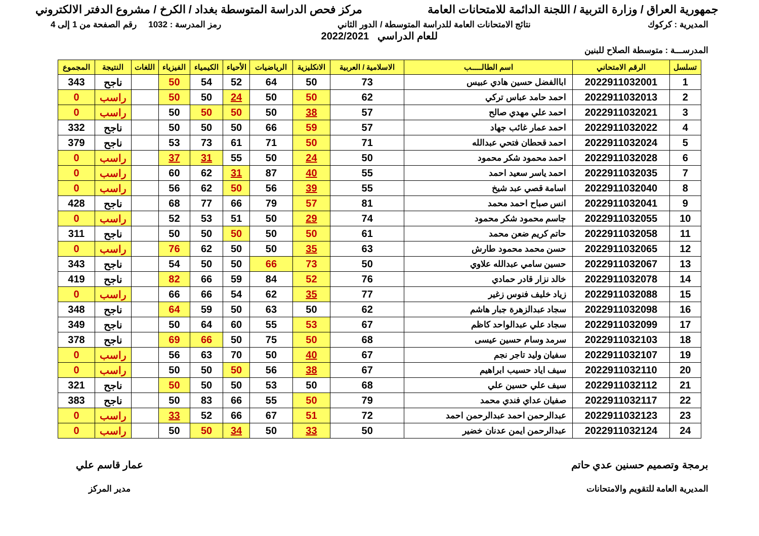جمهورية العراق / وزارة التربية / اللجنة الدائمة للامتحانات العامة
مركز فحص الدراسة المتوسطة بغداد / الكرخ / مشروع الدفتر الالكتروني
المديرية : كركوك نتائج الامتحانات العامة للدراسة المتوسطة / الدور الثاني
رمز المدرسة : 1032 رقم الصفحة من 1 إلى 4
للعام الدراسي 2022/2021
المدرســـة : متوسطة الصلاح للبنين
| تسلسل | الرقم الامتحاني | اسم الطالـــــب | الاسلامية / العربية | الانكليزية | الرياضيات | الأحياء | الكيمياء | الفيزياء | اللغات | النتيجة | المجموع |
| --- | --- | --- | --- | --- | --- | --- | --- | --- | --- | --- | --- |
| 1 | 2022911032001 | اباالفضل حسين هادي عبيس | 73 | 50 | 64 | 52 | 54 | 50 | | ناجح | 343 |
| 2 | 2022911032013 | احمد حامد عباس تركي | 62 | 50 | 50 | 24 | 50 | 50 | | راسب | 0 |
| 3 | 2022911032021 | احمد علي مهدي صالح | 57 | 38 | 50 | 50 | 50 | 50 | | راسب | 0 |
| 4 | 2022911032022 | احمد عمار غائب جهاد | 57 | 59 | 66 | 50 | 50 | 50 | | ناجح | 332 |
| 5 | 2022911032024 | احمد قحطان فتحي عبدالله | 71 | 50 | 71 | 61 | 73 | 53 | | ناجح | 379 |
| 6 | 2022911032028 | احمد محمود شكر محمود | 50 | 24 | 50 | 55 | 31 | 37 | | راسب | 0 |
| 7 | 2022911032035 | احمد ياسر سعيد احمد | 55 | 40 | 87 | 31 | 62 | 60 | | راسب | 0 |
| 8 | 2022911032040 | اسامة قصي عبد شيخ | 55 | 39 | 56 | 50 | 62 | 56 | | راسب | 0 |
| 9 | 2022911032041 | انس صباح احمد محمد | 81 | 57 | 79 | 66 | 77 | 68 | | ناجح | 428 |
| 10 | 2022911032055 | جاسم محمود شكر محمود | 74 | 29 | 50 | 51 | 53 | 52 | | راسب | 0 |
| 11 | 2022911032058 | حاتم كريم ضعن محمد | 61 | 50 | 50 | 50 | 50 | 50 | | ناجح | 311 |
| 12 | 2022911032065 | حسن محمد محمود طارش | 63 | 35 | 50 | 50 | 62 | 76 | | راسب | 0 |
| 13 | 2022911032067 | حسين سامي عبدالله علاوي | 50 | 73 | 66 | 50 | 50 | 54 | | ناجح | 343 |
| 14 | 2022911032078 | خالد نزار قادر حمادي | 76 | 52 | 84 | 59 | 66 | 82 | | ناجح | 419 |
| 15 | 2022911032088 | زياد خليف فنوس زغير | 77 | 35 | 62 | 54 | 66 | 66 | | راسب | 0 |
| 16 | 2022911032098 | سجاد عبدالزهرة جبار هاشم | 62 | 50 | 63 | 50 | 59 | 64 | | ناجح | 348 |
| 17 | 2022911032099 | سجاد علي عبدالواحد كاظم | 67 | 53 | 55 | 60 | 64 | 50 | | ناجح | 349 |
| 18 | 2022911032103 | سرمد وسام حسين عيسى | 68 | 50 | 75 | 50 | 66 | 69 | | ناجح | 378 |
| 19 | 2022911032107 | سفيان وليد تاجر نجم | 67 | 40 | 50 | 70 | 63 | 56 | | راسب | 0 |
| 20 | 2022911032110 | سيف اياد حسيب ابراهيم | 67 | 38 | 56 | 50 | 50 | 50 | | راسب | 0 |
| 21 | 2022911032112 | سيف علي حسين علي | 68 | 50 | 53 | 50 | 50 | 50 | | ناجح | 321 |
| 22 | 2022911032117 | صفيان عداي فندي محمد | 79 | 50 | 55 | 66 | 83 | 50 | | ناجح | 383 |
| 23 | 2022911032123 | عبدالرحمن احمد عبدالرحمن احمد | 72 | 51 | 67 | 66 | 52 | 33 | | راسب | 0 |
| 24 | 2022911032124 | عبدالرحمن ايمن عدنان خضير | 50 | 33 | 50 | 34 | 50 | 50 | | راسب | 0 |
برمجة وتصميم حسنين عدي حاتم
المديرية العامة للتقويم والامتحانات
عمار قاسم علي
مدير المركز